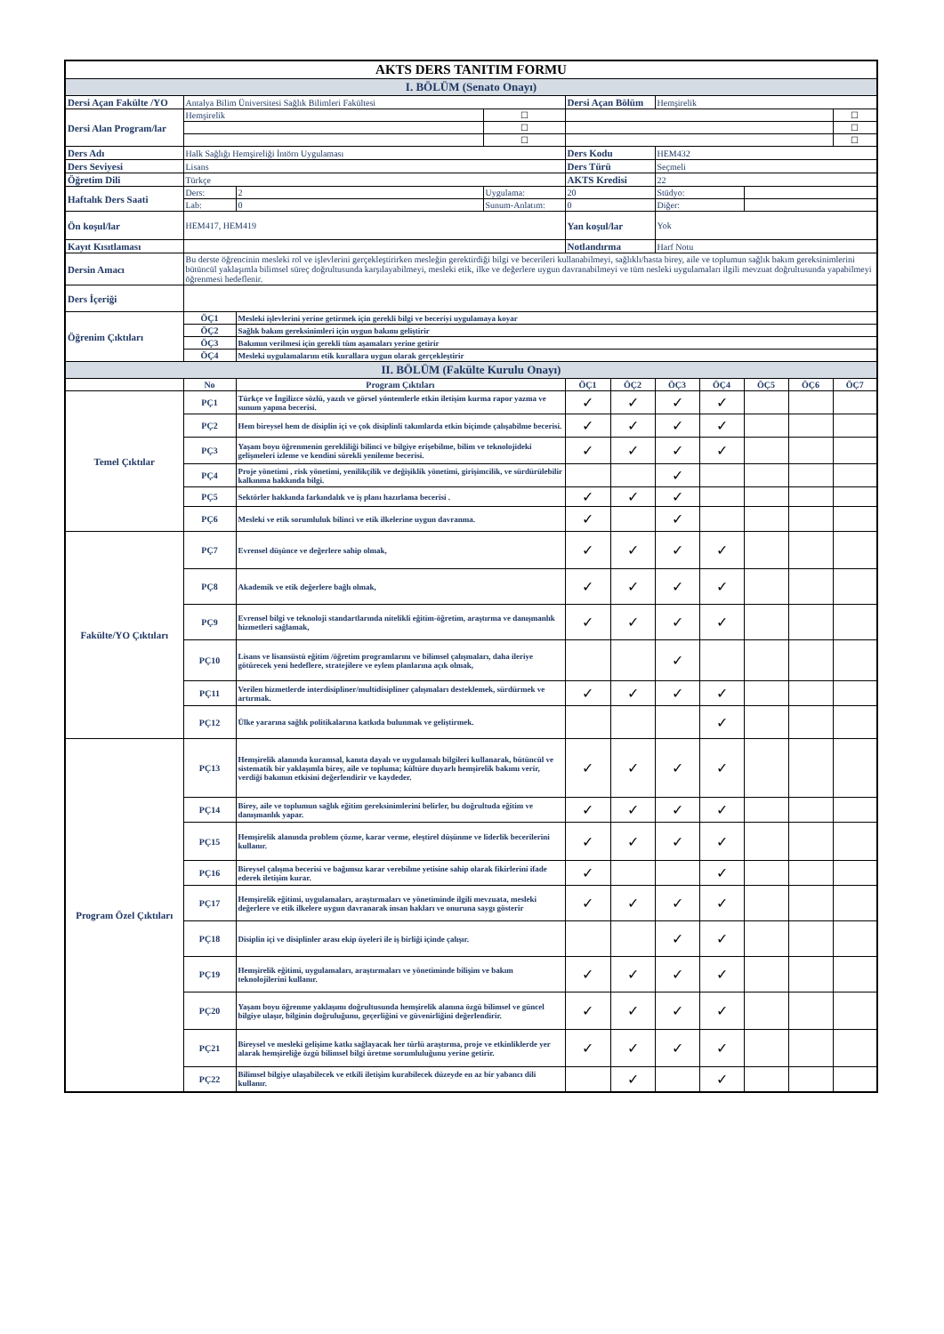| AKTS DERS TANITIM FORMU | | | | | | | | | | |
| I. BÖLÜM (Senato Onayı) | | | | | | | | | | |
| Dersi Açan Fakülte /YO | Antalya Bilim Üniversitesi Sağlık Bilimleri Fakültesi | | | Dersi Açan Bölüm | | Hemşirelik | | | | |
| Dersi Alan Program/lar | Hemşirelik | | ☐ | | | | | | | ☐ |
| | | | ☐ | | | | | | | ☐ |
| | | | ☐ | | | | | | | ☐ |
| Ders Adı | Halk Sağlığı Hemşireliği İntörn Uygulaması | | | Ders Kodu | | HEM432 | | | | |
| Ders Seviyesi | Lisans | | | Ders Türü | | Seçmeli | | | | |
| Öğretim Dili | Türkçe | | | AKTS Kredisi | | 22 | | | | |
| Haftalık Ders Saati | Ders: | 2 | Uygulama: | 20 | | Stüdyo: | | | | |
| | Lab: | 0 | Sunum-Anlatım: | 0 | | Diğer: | | | | |
| Ön koşul/lar | HEM417, HEM419 | | | Yan koşul/lar | | Yok | | | | |
| Kayıt Kısıtlaması | | | | Notlandırma | | Harf Notu | | | | |
| Dersin Amacı | Bu derste öğrencinin mesleki rol ve işlevlerini gerçekleştirirken mesleğin gerektirdiği bilgi ve becerileri kullanabilmeyi, sağlıklı/hasta birey, aile ve toplumun sağlık bakım gereksinimlerini bütüncül yaklaşımla bilimsel süreç doğrultusunda karşılayabilmeyi, mesleki etik, ilke ve değerlere uygun davranabilmeyi ve tüm nesleki uygulamaları ilgili mevzuat doğrultusunda yapabilmeyi öğrenmesi hedeflenir. | | | | | | | | | |
| Ders İçeriği | | | | | | | | | | |
| Öğrenim Çıktıları | ÖÇ1 | Mesleki işlevlerini yerine getirmek için gerekli bilgi ve beceriyi uygulamaya koyar | | | | | | | | |
| | ÖÇ2 | Sağlık bakım gereksinimleri için uygun bakımı geliştirir | | | | | | | | |
| | ÖÇ3 | Bakımın verilmesi için gerekli tüm aşamaları yerine getirir | | | | | | | | |
| | ÖÇ4 | Mesleki uygulamalarını etik kurallara uygun olarak gerçekleştirir | | | | | | | | |
| II. BÖLÜM (Fakülte Kurulu Onayı) | | | | | | | | | | |
| | No | Program Çıktıları | | ÖÇ1 | ÖÇ2 | ÖÇ3 | ÖÇ4 | ÖÇ5 | ÖÇ6 | ÖÇ7 |
| Temel Çıktılar | PÇ1 | Türkçe ve İngilizce sözlü, yazılı ve görsel yöntemlerle etkin iletişim kurma rapor yazma ve sunum yapma becerisi. | | ✓ | ✓ | ✓ | ✓ | | | |
| | PÇ2 | Hem bireysel hem de disiplin içi ve çok disiplinli takımlarda etkin biçimde çalışabilme becerisi. | | ✓ | ✓ | ✓ | ✓ | | | |
| | PÇ3 | Yaşam boyu öğrenmenin gerekliliği bilinci ve bilgiye erişebilme, bilim ve teknolojideki gelişmeleri izleme ve kendini sürekli yenileme becerisi. | | ✓ | ✓ | ✓ | ✓ | | | |
| | PÇ4 | Proje yönetimi , risk yönetimi, yenilikçilik ve değişiklik yönetimi, girişimcilik, ve sürdürülebilir kalkınma hakkında bilgi. | | | | ✓ | | | | |
| | PÇ5 | Sektörler hakkında farkındalık ve iş planı hazırlama becerisi . | | ✓ | ✓ | ✓ | | | | |
| | PÇ6 | Mesleki ve etik sorumluluk bilinci ve etik ilkelerine uygun davranma. | | ✓ | | ✓ | | | | |
| Fakülte/YO Çıktıları | PÇ7 | Evrensel düşünce ve değerlere sahip olmak, | | ✓ | ✓ | ✓ | ✓ | | | |
| | PÇ8 | Akademik ve etik değerlere bağlı olmak, | | ✓ | ✓ | ✓ | ✓ | | | |
| | PÇ9 | Evrensel bilgi ve teknoloji standartlarında nitelikli eğitim-öğretim, araştırma ve danışmanlık hizmetleri sağlamak, | | ✓ | ✓ | ✓ | ✓ | | | |
| | PÇ10 | Lisans ve lisansüstü eğitim /öğretim programlarını ve bilimsel çalışmaları, daha ileriye götürecek yeni hedeflere, stratejilere ve eylem planlarına açık olmak, | | | | ✓ | | | | |
| | PÇ11 | Verilen hizmetlerde interdisipliner/multidisipliner çalışmaları desteklemek, sürdürmek ve artırmak. | | ✓ | ✓ | ✓ | ✓ | | | |
| | PÇ12 | Ülke yararına sağlık politikalarına katkıda bulunmak ve geliştirmek. | | | | | ✓ | | | |
| Program Özel Çıktıları | PÇ13 | Hemşirelik alanında kuramsal, kanıta dayalı ve uygulamalı bilgileri kullanarak, bütüncül ve sistematik bir yaklaşımla birey, aile ve topluma; kültüre duyarlı hemşirelik bakımı verir, verdiği bakımın etkisini değerlendirir ve kaydeder. | | ✓ | ✓ | ✓ | ✓ | | | |
| | PÇ14 | Birey, aile ve toplumun sağlık eğitim gereksinimlerini belirler, bu doğrultuda eğitim ve danışmanlık yapar. | | ✓ | ✓ | ✓ | ✓ | | | |
| | PÇ15 | Hemşirelik alanında problem çözme, karar verme, eleştirel düşünme ve liderlik becerilerini kullanır. | | ✓ | ✓ | ✓ | ✓ | | | |
| | PÇ16 | Bireysel çalışma becerisi ve bağımsız karar verebilme yetisine sahip olarak fikirlerini ifade ederek iletişim kurar. | | ✓ | | | ✓ | | | |
| | PÇ17 | Hemşirelik eğitimi, uygulamaları, araştırmaları ve yönetiminde ilgili mevzuata, mesleki değerlere ve etik ilkelere uygun davranarak insan hakları ve onuruna saygı gösterir | | ✓ | ✓ | ✓ | ✓ | | | |
| | PÇ18 | Disiplin içi ve disiplinler arası ekip üyeleri ile iş birliği içinde çalışır. | | | | ✓ | ✓ | | | |
| | PÇ19 | Hemşirelik eğitimi, uygulamaları, araştırmaları ve yönetiminde bilişim ve bakım teknolojilerini kullanır. | | ✓ | ✓ | ✓ | ✓ | | | |
| | PÇ20 | Yaşam boyu öğrenme yaklaşımı doğrultusunda hemşirelik alanına özgü bilimsel ve güncel bilgiye ulaşır, bilginin doğruluğunu, geçerliğini ve güvenirliğini değerlendirir. | | ✓ | ✓ | ✓ | ✓ | | | |
| | PÇ21 | Bireysel ve mesleki gelişime katkı sağlayacak her türlü araştırma, proje ve etkinliklerde yer alarak hemşireliğe özgü bilimsel bilgi üretme sorumluluğunu yerine getirir. | | ✓ | ✓ | ✓ | ✓ | | | |
| | PÇ22 | Bilimsel bilgiye ulaşabilecek ve etkili iletişim kurabilecek düzeyde en az bir yabancı dili kullanır. | | | ✓ | | ✓ | | | |